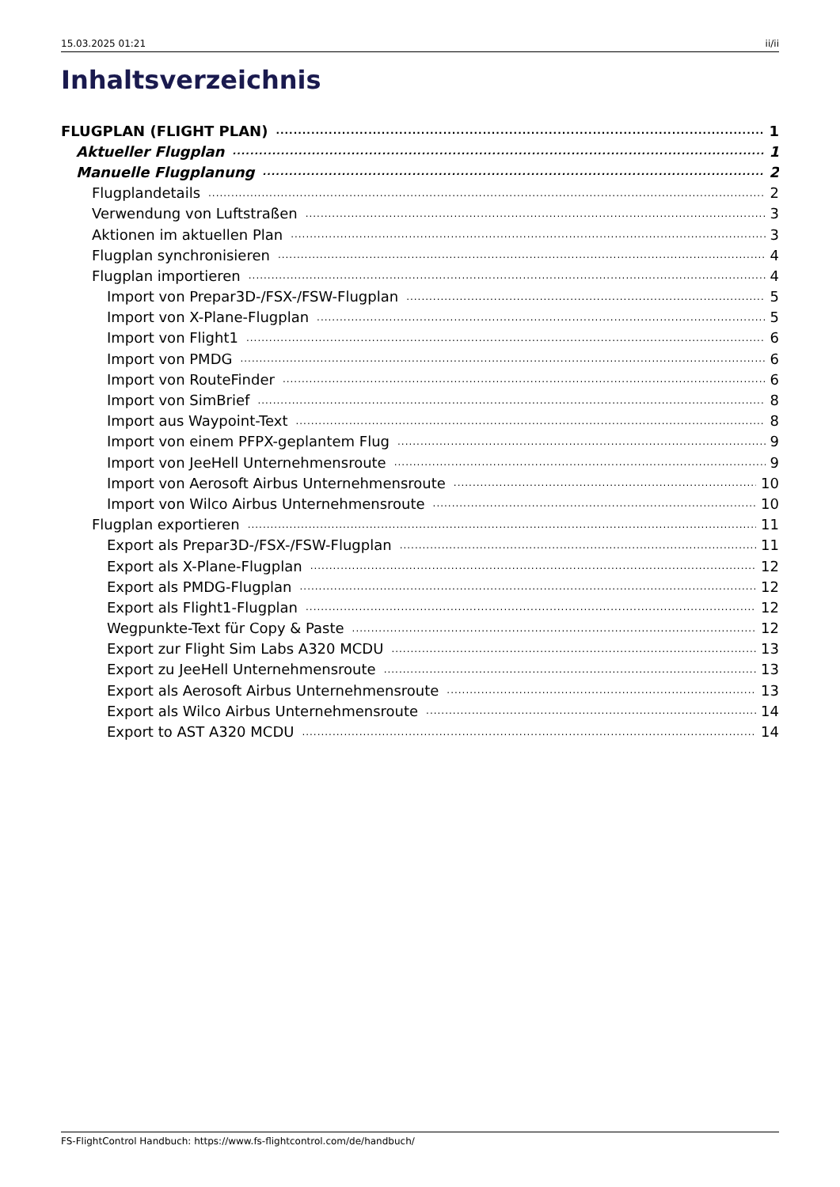15.03.2025 01:21 ii/ii
Inhaltsverzeichnis
FLUGPLAN (FLIGHT PLAN) 1
Aktueller Flugplan 1
Manuelle Flugplanung 2
Flugplandetails 2
Verwendung von Luftstraßen 3
Aktionen im aktuellen Plan 3
Flugplan synchronisieren 4
Flugplan importieren 4
Import von Prepar3D-/FSX-/FSW-Flugplan 5
Import von X-Plane-Flugplan 5
Import von Flight1 6
Import von PMDG 6
Import von RouteFinder 6
Import von SimBrief 8
Import aus Waypoint-Text 8
Import von einem PFPX-geplantem Flug 9
Import von JeeHell Unternehmensroute 9
Import von Aerosoft Airbus Unternehmensroute 10
Import von Wilco Airbus Unternehmensroute 10
Flugplan exportieren 11
Export als Prepar3D-/FSX-/FSW-Flugplan 11
Export als X-Plane-Flugplan 12
Export als PMDG-Flugplan 12
Export als Flight1-Flugplan 12
Wegpunkte-Text für Copy & Paste 12
Export zur Flight Sim Labs A320 MCDU 13
Export zu JeeHell Unternehmensroute 13
Export als Aerosoft Airbus Unternehmensroute 13
Export als Wilco Airbus Unternehmensroute 14
Export to AST A320 MCDU 14
FS-FlightControl Handbuch: https://www.fs-flightcontrol.com/de/handbuch/